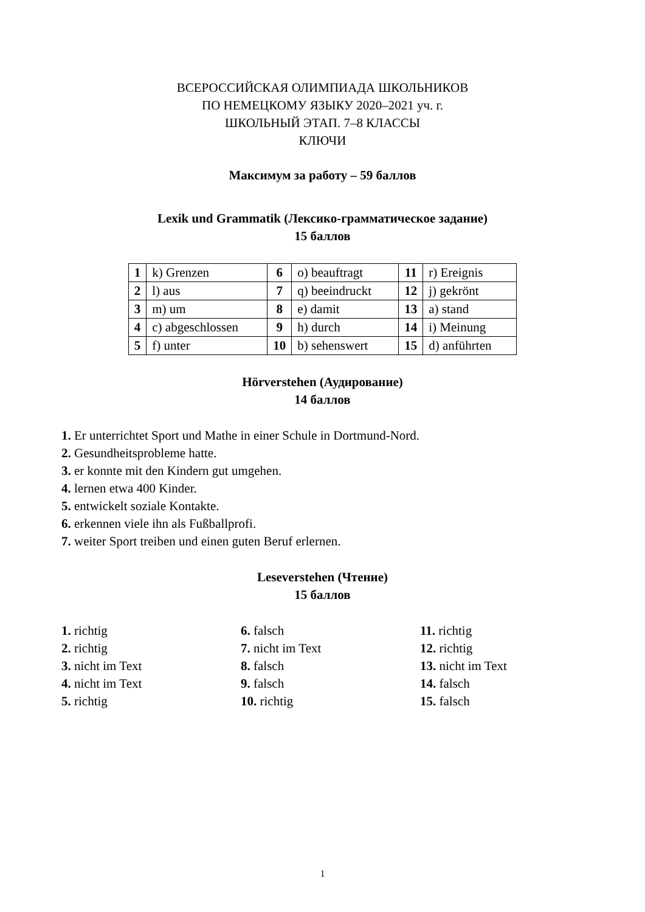ВСЕРОССИЙСКАЯ ОЛИМПИАДА ШКОЛЬНИКОВ
ПО НЕМЕЦКОМУ ЯЗЫКУ 2020–2021 уч. г.
ШКОЛЬНЫЙ ЭТАП. 7–8 КЛАССЫ
КЛЮЧИ
Максимум за работу – 59 баллов
Lexik und Grammatik (Лексико-грамматическое задание)
15 баллов
| 1 | k) Grenzen | 6 | o) beauftragt | 11 | r) Ereignis |
| 2 | l) aus | 7 | q) beeindruckt | 12 | j) gekrönt |
| 3 | m) um | 8 | e) damit | 13 | a) stand |
| 4 | c) abgeschlossen | 9 | h) durch | 14 | i) Meinung |
| 5 | f) unter | 10 | b) sehenswert | 15 | d) anführten |
Hörverstehen (Аудирование)
14 баллов
1. Er unterrichtet Sport und Mathe in einer Schule in Dortmund-Nord.
2. Gesundheitsprobleme hatte.
3. er konnte mit den Kindern gut umgehen.
4. lernen etwa 400 Kinder.
5. entwickelt soziale Kontakte.
6. erkennen viele ihn als Fußballprofi.
7. weiter Sport treiben und einen guten Beruf erlernen.
Leseverstehen (Чтение)
15 баллов
1. richtig
2. richtig
3. nicht im Text
4. nicht im Text
5. richtig
6. falsch
7. nicht im Text
8. falsch
9. falsch
10. richtig
11. richtig
12. richtig
13. nicht im Text
14. falsch
15. falsch
1